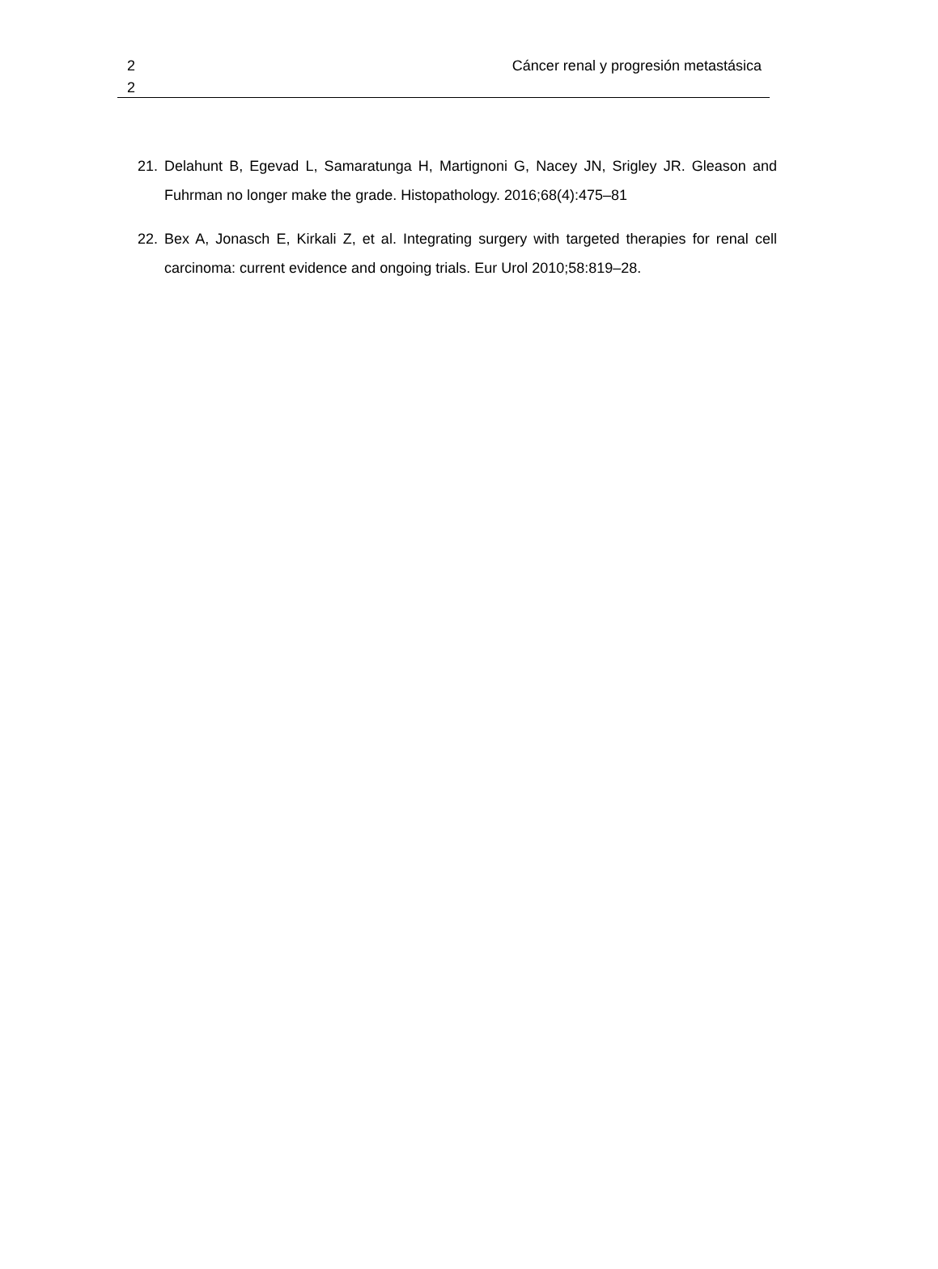2
2
Cáncer renal y progresión metastásica
21. Delahunt B, Egevad L, Samaratunga H, Martignoni G, Nacey JN, Srigley JR. Gleason and Fuhrman no longer make the grade. Histopathology. 2016;68(4):475–81
22. Bex A, Jonasch E, Kirkali Z, et al. Integrating surgery with targeted therapies for renal cell carcinoma: current evidence and ongoing trials. Eur Urol 2010;58:819–28.